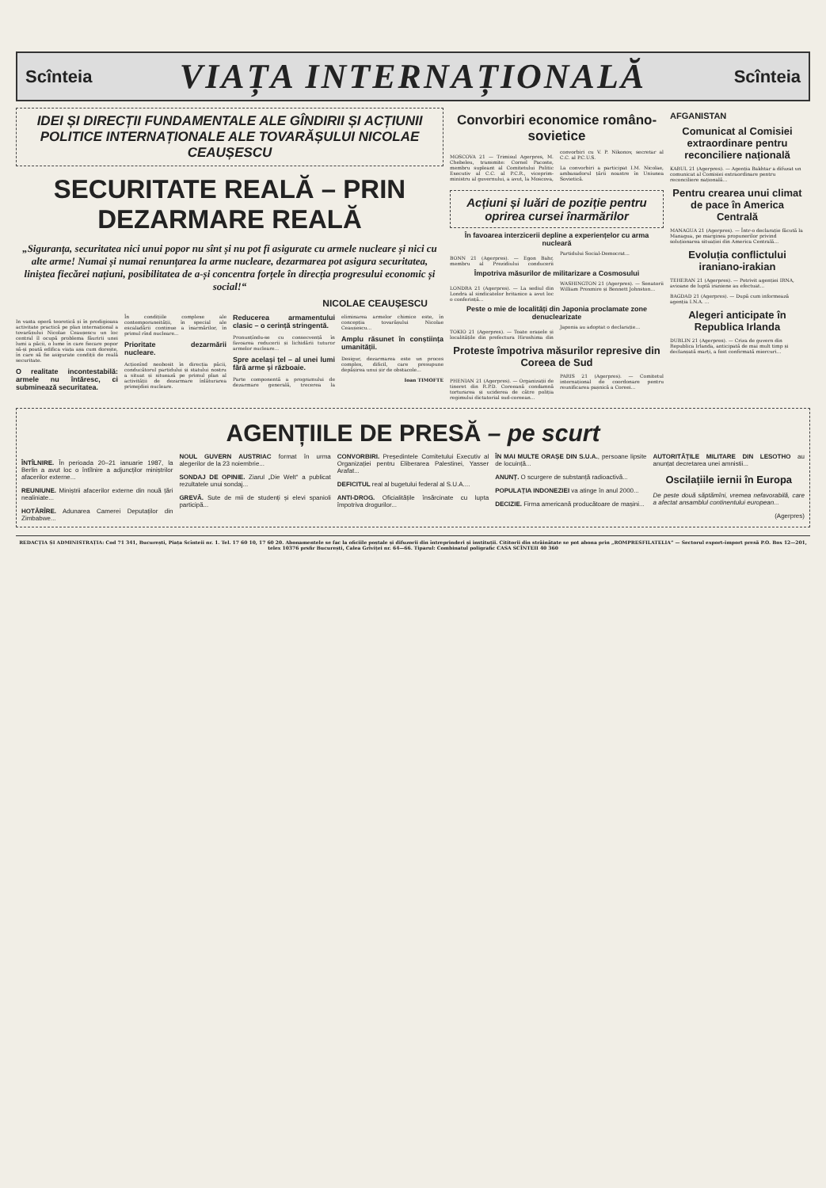Scînteia
VIAȚA INTERNAȚIONALĂ
Scînteia
IDEI ȘI DIRECȚII FUNDAMENTALE ALE GÎNDIRII ȘI ACȚIUNII POLITICE INTERNAȚIONALE ALE TOVARĂȘULUI NICOLAE CEAUȘESCU
SECURITATE REALĂ – PRIN DEZARMARE REALĂ
„Siguranța, securitatea nici unui popor nu sînt și nu pot fi asigurate cu armele nucleare și nici cu alte arme! Numai și numai renunțarea la arme nucleare, dezarmarea pot asigura securitatea, liniștea fiecărei națiuni, posibilitatea de a-și concentra forțele în direcția progresului economic și social!“
NICOLAE CEAUȘESCU
In vasta operă teoretică și în prodigioasa activitate practică pe plan internațional a tovarășului Nicolae Ceaușescu un loc central îl ocupă problema făuririi unei lumi a păcii, o lume în care fiecare popor să-și poată edifica viața așa cum dorește, în care să fie asigurate condiții de reală securitate.
O realitate incontestabilă: armele nu întăresc, ci subminează securitatea.
În condițiile complexe ale contemporaneității, în special ale escaladării continue a înarmărilor, în primul rînd nucleare...
Prioritate dezarmării nucleare.
Acționînd neobosit în direcția păcii, conducătorul partidului și statului nostru a situat și situează pe primul plan al activității de dezarmare înlăturarea primejdiei nucleare.
Reducerea armamentului clasic – o cerință stringentă.
Pronunțîndu-se cu consecvență în favoarea reducerii și lichidării tuturor armelor nucleare...
Spre același țel – al unei lumi fără arme și războaie.
Parte componentă a programului de dezarmare generală, trecerea la eliminarea armelor chimice este, în concepția tovarășului Nicolae Ceaușescu...
Amplu răsunet în conștiința umanității.
Desigur, dezarmarea este un proces complex, dificil, care presupune depășirea unui șir de obstacole...
Ioan TIMOFTE
Convorbiri economice româno-sovietice
MOSCOVA 21 — Trimisul Agerpres, M. Chebeleu, transmite: Cornel Pacoste, membru supleant al Comitetului Politic Executiv al C.C. al P.C.R., viceprim-ministru al guvernului, a avut, la Moscova, convorbiri cu V. P. Nikonov, secretar al C.C. al P.C.U.S.
La convorbiri a participat I.M. Nicolae, ambasadorul țării noastre în Uniunea Sovietică.
Acțiuni și luări de poziție pentru oprirea cursei înarmărilor
În favoarea interzicerii depline a experiențelor cu arma nucleară
BONN 21 (Agerpres). — Egon Bahr, membru al Prezidiului conducerii Partidului Social-Democrat...
Împotriva măsurilor de militarizare a Cosmosului
LONDRA 21 (Agerpres). — La sediul din Londra al sindicatelor britanice a avut loc o conferință...
WASHINGTON 21 (Agerpres). — Senatorii William Proxmire și Bennett Johnston...
Peste o mie de localități din Japonia proclamate zone denuclearizate
TOKIO 21 (Agerpres). — Toate orașele și localitățile din prefectura Hiroshima din Japonia au adoptat o declarație...
Proteste împotriva măsurilor represive din Coreea de Sud
PHENIAN 21 (Agerpres). — Organizații de tineret din R.P.D. Coreeană condamnă torturarea și uciderea de către poliția regimului dictatorial sud-coreean...
PARIS 21 (Agerpres). — Comitetul internațional de coordonare pentru reunificarea pașnică a Coreei...
AFGANISTAN
Comunicat al Comisiei extraordinare pentru reconciliere națională
KABUL 21 (Agerpres). — Agenția Bakhtar a difuzat un comunicat al Comisiei extraordinare pentru reconciliere națională...
Pentru crearea unui climat de pace în America Centrală
MANAGUA 21 (Agerpres). — Într-o declarație făcută la Managua, pe marginea propunerilor privind soluționarea situației din America Centrală...
Evoluția conflictului iraniano-irakian
TEHERAN 21 (Agerpres). — Potrivit agenției IRNA, avioane de luptă iraniene au efectuat...
BAGDAD 21 (Agerpres). — După cum informează agenția I.N.A. ...
Alegeri anticipate în Republica Irlanda
DUBLIN 21 (Agerpres). — Criza de guvern din Republica Irlanda, anticipată de mai mult timp și declanșată marți, a fost confirmată miercuri...
AGENȚIILE DE PRESĂ – pe scurt
ÎNTÎLNIRE. În perioada 20–21 ianuarie 1987, la Berlin a avut loc o întîlnire a adjuncților miniștrilor afacerilor externe...
REUNIUNE. Miniștrii afacerilor externe din nouă țări nealiniate...
HOTĂRÎRE. Adunarea Camerei Deputaților din Zimbabwe...
NOUL GUVERN AUSTRIAC format în urma alegerilor de la 23 noiembrie...
SONDAJ DE OPINIE. Ziarul „Die Welt“ a publicat rezultatele unui sondaj...
GREVĂ. Sute de mii de studenți și elevi spanioli participă...
CONVORBIRI. Președintele Comitetului Executiv al Organizației pentru Eliberarea Palestinei, Yasser Arafat...
DEFICITUL real al bugetului federal al S.U.A....
ANTI-DROG. Oficialitățile însărcinate cu lupta împotriva drogurilor...
ÎN MAI MULTE ORAȘE DIN S.U.A., persoane lipsite de locuință...
ANUNȚ. O scurgere de substanță radioactivă...
POPULAȚIA INDONEZIEI va atinge în anul 2000...
DECIZIE. Firma americană producătoare de mașini...
AUTORITĂȚILE MILITARE DIN LESOTHO au anunțat decretarea unei amnistii...
Oscilațiile iernii în Europa
De peste două săptămîni, vremea nefavorabilă, care a afectat ansamblul continentului european...
(Agerpres)
REDACȚIA ȘI ADMINISTRAȚIA: Cod 71 341, București, Piața Scînteii nr. 1. Tel. 17 60 10, 17 60 20. Abonamentele se fac la oficiile poștale și difuzorii din întreprinderi și instituții. Cititorii din străinătate se pot abona prin „ROMPRESFILATELIA“ — Sectorul export-import presă P.O. Box 12—201, telex 10376 prsfir București, Calea Griviței nr. 64—66. Tiparul: Combinatul poligrafic CASA SCÎNTEII 40 360